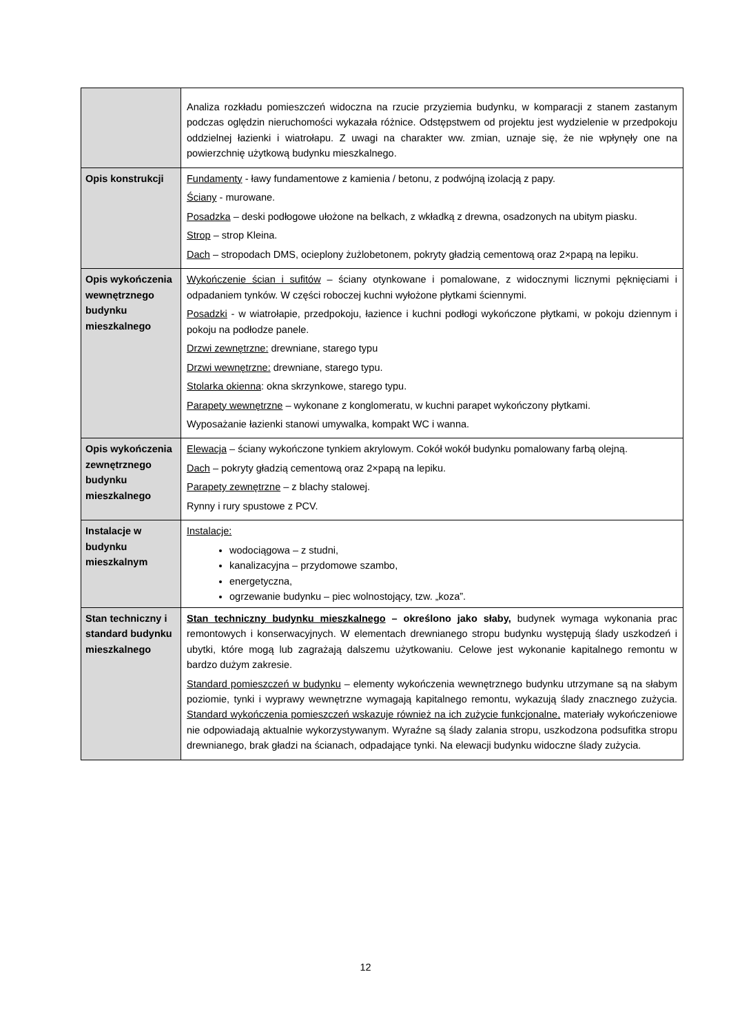| | Analiza rozkładu pomieszczeń widoczna na rzucie przyziemia budynku, w komparacji z stanem zastanym podczas oględzin nieruchomości wykazała różnice. Odstępstwem od projektu jest wydzielenie w przedpokoju oddzielnej łazienki i wiatrołapu. Z uwagi na charakter ww. zmian, uznaje się, że nie wpłynęły one na powierzchnię użytkową budynku mieszkalnego. |
| Opis konstrukcji | Fundamenty - ławy fundamentowe z kamienia / betonu, z podwójną izolacją z papy. Ściany - murowane. Posadzka – deski podłogowe ułożone na belkach, z wkładką z drewna, osadzonych na ubitym piasku. Strop – strop Kleina. Dach – stropodach DMS, ocieplony żużlobetonem, pokryty gładzią cementową oraz 2×papą na lepiku. |
| Opis wykończenia wewnętrznego budynku mieszkalnego | Wykończenie ścian i sufitów – ściany otynkowane i pomalowane, z widocznymi licznymi pęknięciami i odpadaniem tynków. W części roboczej kuchni wyłożone płytkami ściennymi. Posadzki - w wiatrołapie, przedpokoju, łazience i kuchni podłogi wykończone płytkami, w pokoju dziennym i pokoju na podłodze panele. Drzwi zewnętrzne: drewniane, starego typu Drzwi wewnętrzne: drewniane, starego typu. Stolarka okienna : okna skrzynkowe, starego typu. Parapety wewnętrzne – wykonane z konglomeratu, w kuchni parapet wykończony płytkami. Wyposażanie łazienki stanowi umywalka, kompakt WC i wanna. |
| Opis wykończenia zewnętrznego budynku mieszkalnego | Elewacja – ściany wykończone tynkiem akrylowym. Cokół wokół budynku pomalowany farbą olejną. Dach – pokryty gładzią cementową oraz 2×papą na lepiku. Parapety zewnętrzne – z blachy stalowej. Rynny i rury spustowe z PCV. |
| Instalacje w budynku mieszkalnym | Instalacje: wodociągowa – z studni, kanalizacyjna – przydomowe szambo, energetyczna, ogrzewanie budynku – piec wolnostojący, tzw. „koza”. |
| Stan techniczny i standard budynku mieszkalnego | Stan techniczny budynku mieszkalnego – określono jako słaby, budynek wymaga wykonania prac remontowych i konserwacyjnych. W elementach drewnianego stropu budynku występują ślady uszkodzeń i ubytki, które mogą lub zagrażają dalszemu użytkowaniu. Celowe jest wykonanie kapitalnego remontu w bardzo dużym zakresie. Standard pomieszczeń w budynku – elementy wykończenia wewnętrznego budynku utrzymane są na słabym poziomie, tynki i wyprawy wewnętrzne wymagają kapitalnego remontu, wykazują ślady znacznego zużycia. Standard wykończenia pomieszczeń wskazuje również na ich zużycie funkcjonalne, materiały wykończeniowe nie odpowiadają aktualnie wykorzystywanym. Wyraźne są ślady zalania stropu, uszkodzona podsufitka stropu drewnianego, brak gładzi na ścianach, odpadające tynki. Na elewacji budynku widoczne ślady zużycia. |
12